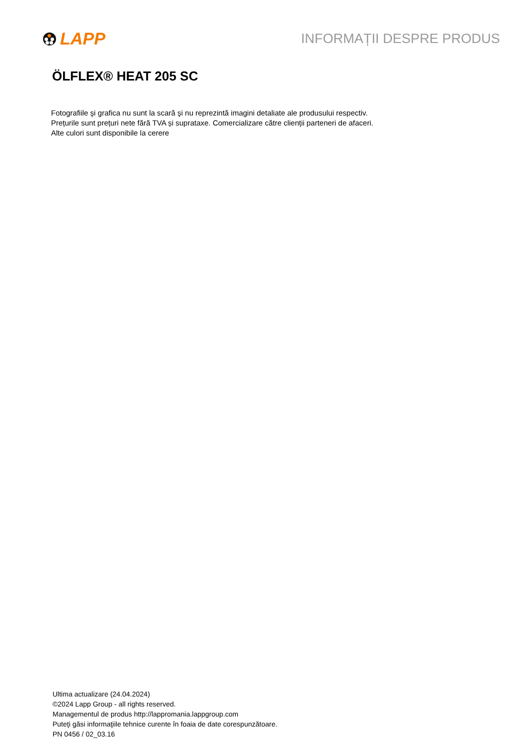LAPP
INFORMAȚII DESPRE PRODUS
ÖLFLEX® HEAT 205 SC
Fotografiile şi grafica nu sunt la scară şi nu reprezintă imagini detaliate ale produsului respectiv.
Prețurile sunt prețuri nete fără TVA și suprataxe. Comercializare către clienții parteneri de afaceri.
Alte culori sunt disponibile la cerere
Ultima actualizare (24.04.2024)
©2024 Lapp Group - all rights reserved.
Managementul de produs http://lappromania.lappgroup.com
Puteţi găsi informaţiile tehnice curente în foaia de date corespunzătoare.
PN 0456 / 02_03.16